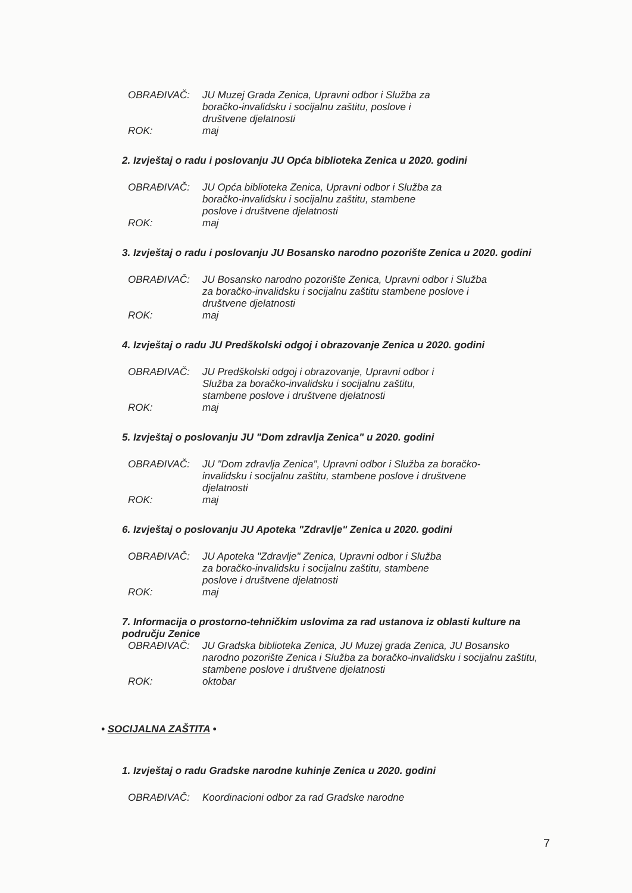OBRAĐIVAČ: JU Muzej Grada Zenica, Upravni odbor i Služba za boračko-invalidsku i socijalnu zaštitu, poslove i društvene djelatnosti
ROK: maj
2. Izvještaj o radu i poslovanju JU Opća biblioteka Zenica u 2020. godini
OBRAĐIVAČ: JU Opća biblioteka Zenica, Upravni odbor i Služba za boračko-invalidsku i socijalnu zaštitu, stambene poslove i društvene djelatnosti
ROK: maj
3. Izvještaj o radu i poslovanju JU Bosansko narodno pozorište Zenica u 2020. godini
OBRAĐIVAČ: JU Bosansko narodno pozorište Zenica, Upravni odbor i Služba za boračko-invalidsku i socijalnu zaštitu stambene poslove i društvene djelatnosti
ROK: maj
4. Izvještaj o radu JU Predškolski odgoj i obrazovanje Zenica u 2020. godini
OBRAĐIVAČ: JU Predškolski odgoj i obrazovanje, Upravni odbor i Služba za boračko-invalidsku i socijalnu zaštitu, stambene poslove i društvene djelatnosti
ROK: maj
5. Izvještaj o poslovanju JU "Dom zdravlja Zenica" u 2020. godini
OBRAĐIVAČ: JU "Dom zdravlja Zenica", Upravni odbor i Služba za boračko- invalidsku i socijalnu zaštitu, stambene poslove i društvene djelatnosti
ROK: maj
6. Izvještaj o poslovanju JU Apoteka "Zdravlje" Zenica u 2020. godini
OBRAĐIVAČ: JU Apoteka "Zdravlje" Zenica, Upravni odbor i Služba za boračko-invalidsku i socijalnu zaštitu, stambene poslove i društvene djelatnosti
ROK: maj
7. Informacija o prostorno-tehničkim uslovima za rad ustanova iz oblasti kulture na području Zenice
OBRAĐIVAČ: JU Gradska biblioteka Zenica, JU Muzej grada Zenica, JU Bosansko narodno pozorište Zenica i Služba za boračko-invalidsku i socijalnu zaštitu, stambene poslove i društvene djelatnosti
ROK: oktobar
• SOCIJALNA ZAŠTITA •
1. Izvještaj o radu Gradske narodne kuhinje Zenica u 2020. godini
OBRAĐIVAČ: Koordinacioni odbor za rad Gradske narodne
7